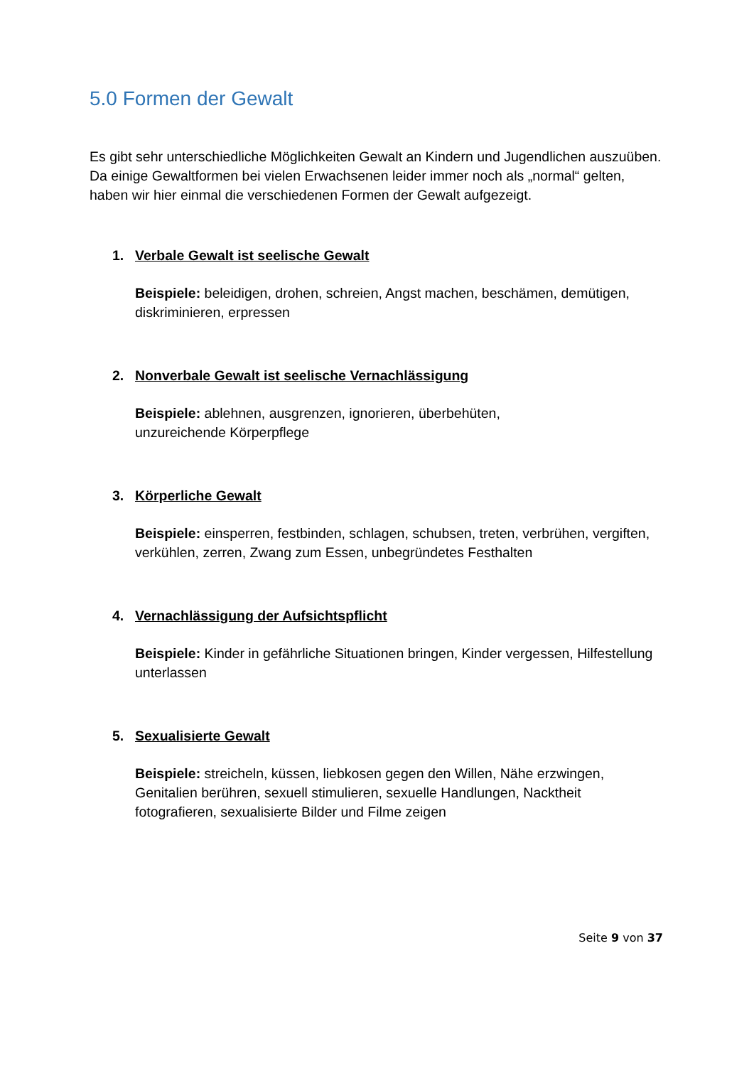5.0 Formen der Gewalt
Es gibt sehr unterschiedliche Möglichkeiten Gewalt an Kindern und Jugendlichen auszuüben. Da einige Gewaltformen bei vielen Erwachsenen leider immer noch als „normal“ gelten, haben wir hier einmal die verschiedenen Formen der Gewalt aufgezeigt.
1. Verbale Gewalt ist seelische Gewalt
Beispiele: beleidigen, drohen, schreien, Angst machen, beschämen, demütigen, diskriminieren, erpressen
2. Nonverbale Gewalt ist seelische Vernachlässigung
Beispiele: ablehnen, ausgrenzen, ignorieren, überbehüten,
unzureichende Körperpflege
3. Körperliche Gewalt
Beispiele: einsperren, festbinden, schlagen, schubsen, treten, verbrühen, vergiften, verkühlen, zerren, Zwang zum Essen, unbegründetes Festhalten
4. Vernachlässigung der Aufsichtspflicht
Beispiele: Kinder in gefährliche Situationen bringen, Kinder vergessen, Hilfestellung unterlassen
5. Sexualisierte Gewalt
Beispiele: streicheln, küssen, liebkosen gegen den Willen, Nähe erzwingen, Genitalien berühren, sexuell stimulieren, sexuelle Handlungen, Nacktheit fotografieren, sexualisierte Bilder und Filme zeigen
Seite 9 von 37